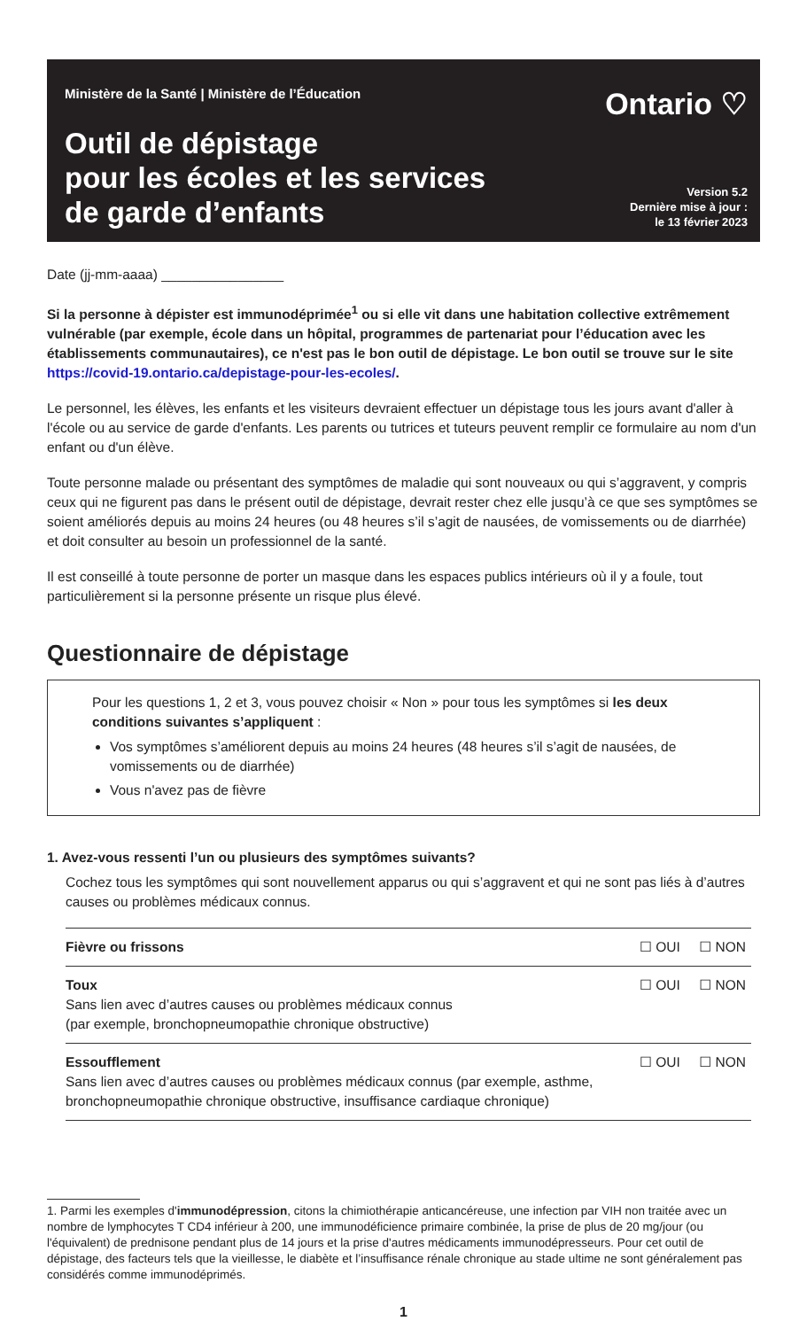Ministère de la Santé | Ministère de l’Éducation
Outil de dépistage
pour les écoles et les services
de garde d’enfants
Ontario ♡
Version 5.2
Dernière mise à jour :
le 13 février 2023
Date (jj-mm-aaaa) ________________
Si la personne à dépister est immunodéprimée<sup>1</sup> ou si elle vit dans une habitation collective extrêmement vulnérable (par exemple, école dans un hôpital, programmes de partenariat pour l’éducation avec les établissements communautaires), ce n'est pas le bon outil de dépistage. Le bon outil se trouve sur le site https://covid-19.ontario.ca/depistage-pour-les-ecoles/.
Le personnel, les élèves, les enfants et les visiteurs devraient effectuer un dépistage tous les jours avant d'aller à l'école ou au service de garde d'enfants. Les parents ou tutrices et tuteurs peuvent remplir ce formulaire au nom d'un enfant ou d'un élève.
Toute personne malade ou présentant des symptômes de maladie qui sont nouveaux ou qui s’aggravent, y compris ceux qui ne figurent pas dans le présent outil de dépistage, devrait rester chez elle jusqu’à ce que ses symptômes se soient améliorés depuis au moins 24 heures (ou 48 heures s’il s’agit de nausées, de vomissements ou de diarrhée) et doit consulter au besoin un professionnel de la santé.
Il est conseillé à toute personne de porter un masque dans les espaces publics intérieurs où il y a foule, tout particulièrement si la personne présente un risque plus élevé.
Questionnaire de dépistage
Pour les questions 1, 2 et 3, vous pouvez choisir « Non » pour tous les symptômes si les deux conditions suivantes s’appliquent :
Vos symptômes s’améliorent depuis au moins 24 heures (48 heures s’il s’agit de nausées, de vomissements ou de diarrhée)
Vous n'avez pas de fièvre
1. Avez-vous ressenti l’un ou plusieurs des symptômes suivants?
Cochez tous les symptômes qui sont nouvellement apparus ou qui s’aggravent et qui ne sont pas liés à d’autres causes ou problèmes médicaux connus.
| Fièvre ou frissons | ☐ OUI ☐ NON |
| Toux Sans lien avec d’autres causes ou problèmes médicaux connus (par exemple, bronchopneumopathie chronique obstructive) | ☐ OUI ☐ NON |
| Essoufflement Sans lien avec d’autres causes ou problèmes médicaux connus (par exemple, asthme, bronchopneumopathie chronique obstructive, insuffisance cardiaque chronique) | ☐ OUI ☐ NON |
1. Parmi les exemples d'immunodépression, citons la chimiothérapie anticancéreuse, une infection par VIH non traitée avec un nombre de lymphocytes T CD4 inférieur à 200, une immunodéficience primaire combinée, la prise de plus de 20 mg/jour (ou l'équivalent) de prednisone pendant plus de 14 jours et la prise d'autres médicaments immunodépresseurs. Pour cet outil de dépistage, des facteurs tels que la vieillesse, le diabète et l’insuffisance rénale chronique au stade ultime ne sont généralement pas considérés comme immunodéprimés.
1